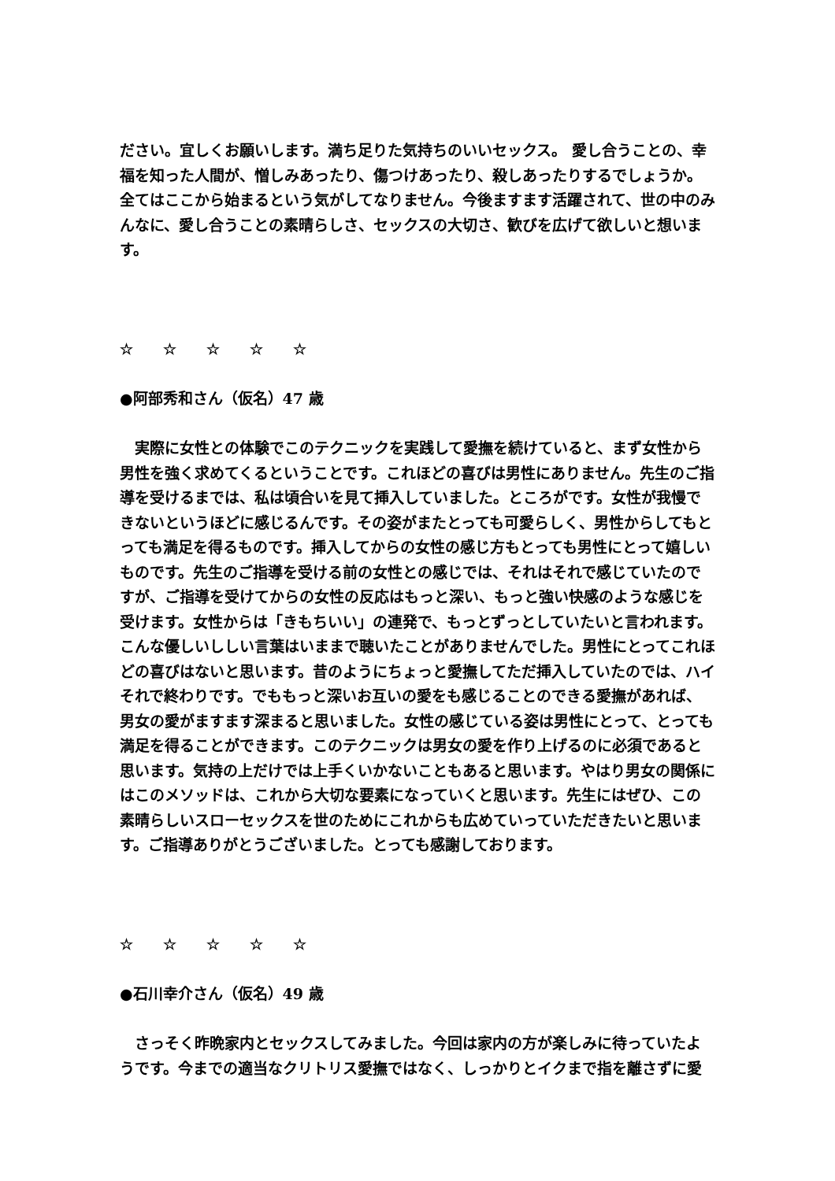ださい。宜しくお願いします。満ち足りた気持ちのいいセックス。 愛し合うことの、幸福を知った人間が、憎しみあったり、傷つけあったり、殺しあったりするでしょうか。全てはここから始まるという気がしてなりません。今後ますます活躍されて、世の中のみんなに、愛し合うことの素晴らしさ、セックスの大切さ、歓びを広げて欲しいと想います。
☆　　☆　　☆　　☆　　☆
●阿部秀和さん（仮名）47 歳
　実際に女性との体験でこのテクニックを実践して愛撫を続けていると、まず女性から男性を強く求めてくるということです。これほどの喜びは男性にありません。先生のご指導を受けるまでは、私は頃合いを見て挿入していました。ところがです。女性が我慢できないというほどに感じるんです。その姿がまたとっても可愛らしく、男性からしてもとっても満足を得るものです。挿入してからの女性の感じ方もとっても男性にとって嬉しいものです。先生のご指導を受ける前の女性との感じでは、それはそれで感じていたのですが、ご指導を受けてからの女性の反応はもっと深い、もっと強い快感のような感じを受けます。女性からは「きもちいい」の連発で、もっとずっとしていたいと言われます。こんな優しいししい言葉はいままで聴いたことがありませんでした。男性にとってこれほどの喜びはないと思います。昔のようにちょっと愛撫してただ挿入していたのでは、ハイそれで終わりです。でももっと深いお互いの愛をも感じることのできる愛撫があれば、男女の愛がますます深まると思いました。女性の感じている姿は男性にとって、とっても満足を得ることができます。このテクニックは男女の愛を作り上げるのに必須であると思います。気持の上だけでは上手くいかないこともあると思います。やはり男女の関係にはこのメソッドは、これから大切な要素になっていくと思います。先生にはぜひ、この素晴らしいスローセックスを世のためにこれからも広めていっていただきたいと思います。ご指導ありがとうございました。とっても感謝しております。
☆　　☆　　☆　　☆　　☆
●石川幸介さん（仮名）49 歳
　さっそく昨晩家内とセックスしてみました。今回は家内の方が楽しみに待っていたようです。今までの適当なクリトリス愛撫ではなく、しっかりとイクまで指を離さずに愛